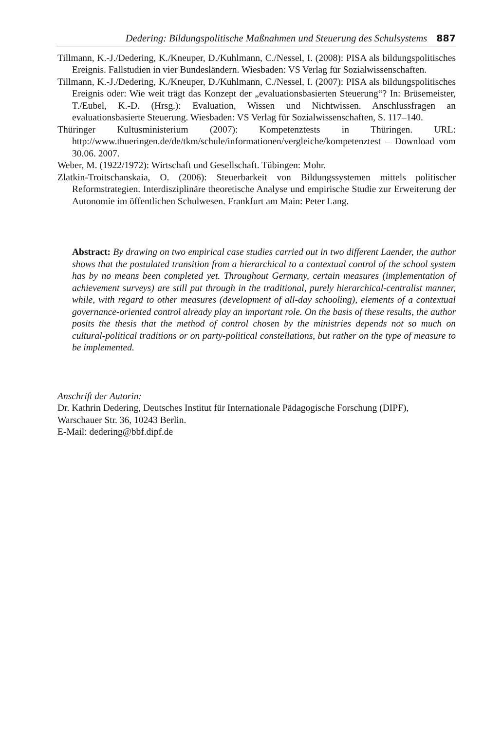Dedering: Bildungspolitische Maßnahmen und Steuerung des Schulsystems 887
Tillmann, K.-J./Dedering, K./Kneuper, D./Kuhlmann, C./Nessel, I. (2008): PISA als bildungspolitisches Ereignis. Fallstudien in vier Bundesländern. Wiesbaden: VS Verlag für Sozialwissenschaften.
Tillmann, K.-J./Dedering, K./Kneuper, D./Kuhlmann, C./Nessel, I. (2007): PISA als bildungspolitisches Ereignis oder: Wie weit trägt das Konzept der „evaluationsbasierten Steuerung“? In: Brüsemeister, T./Eubel, K.-D. (Hrsg.): Evaluation, Wissen und Nichtwissen. Anschlussfragen an evaluationsbasierte Steuerung. Wiesbaden: VS Verlag für Sozialwissenschaften, S. 117–140.
Thüringer Kultusministerium (2007): Kompetenztests in Thüringen. URL: http://www.thueringen.de/de/tkm/schule/informationen/vergleiche/kompetenztest – Download vom 30.06. 2007.
Weber, M. (1922/1972): Wirtschaft und Gesellschaft. Tübingen: Mohr.
Zlatkin-Troitschanskaia, O. (2006): Steuerbarkeit von Bildungssystemen mittels politischer Reformstrategien. Interdisziplinäre theoretische Analyse und empirische Studie zur Erweiterung der Autonomie im öffentlichen Schulwesen. Frankfurt am Main: Peter Lang.
Abstract: By drawing on two empirical case studies carried out in two different Laender, the author shows that the postulated transition from a hierarchical to a contextual control of the school system has by no means been completed yet. Throughout Germany, certain measures (implementation of achievement surveys) are still put through in the traditional, purely hierarchical-centralist manner, while, with regard to other measures (development of all-day schooling), elements of a contextual governance-oriented control already play an important role. On the basis of these results, the author posits the thesis that the method of control chosen by the ministries depends not so much on cultural-political traditions or on party-political constellations, but rather on the type of measure to be implemented.
Anschrift der Autorin:
Dr. Kathrin Dedering, Deutsches Institut für Internationale Pädagogische Forschung (DIPF),
Warschauer Str. 36, 10243 Berlin.
E-Mail: dedering@bbf.dipf.de